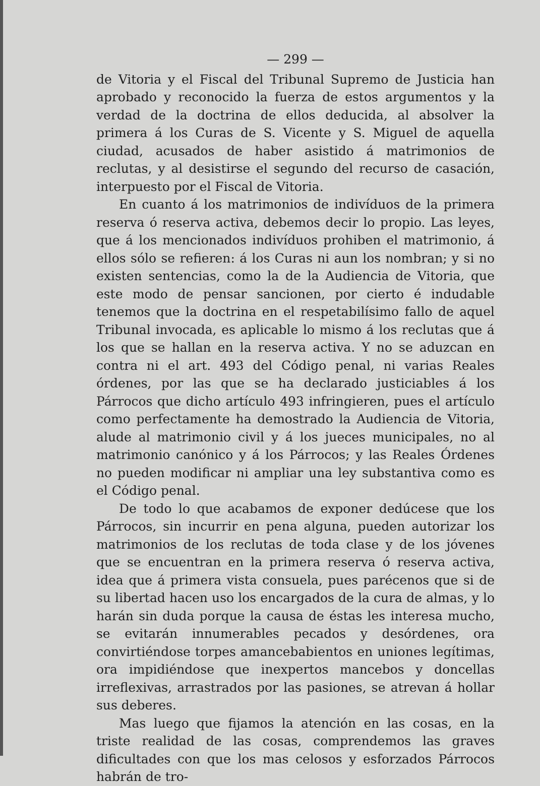— 299 —
de Vitoria y el Fiscal del Tribunal Supremo de Justicia han aprobado y reconocido la fuerza de estos argumentos y la verdad de la doctrina de ellos deducida, al absolver la primera á los Curas de S. Vicente y S. Miguel de aquella ciudad, acusados de haber asistido á matrimonios de reclutas, y al desistirse el segundo del recurso de casación, interpuesto por el Fiscal de Vitoria.
En cuanto á los matrimonios de indivíduos de la primera reserva ó reserva activa, debemos decir lo propio. Las leyes, que á los mencionados indivíduos prohiben el matrimonio, á ellos sólo se refieren: á los Curas ni aun los nombran; y si no existen sentencias, como la de la Audiencia de Vitoria, que este modo de pensar sancionen, por cierto é indudable tenemos que la doctrina en el respetabilísimo fallo de aquel Tribunal invocada, es aplicable lo mismo á los reclutas que á los que se hallan en la reserva activa. Y no se aduzcan en contra ni el art. 493 del Código penal, ni varias Reales órdenes, por las que se ha declarado justiciables á los Párrocos que dicho artículo 493 infringieren, pues el artículo como perfectamente ha demostrado la Audiencia de Vitoria, alude al matrimonio civil y á los jueces municipales, no al matrimonio canónico y á los Párrocos; y las Reales Órdenes no pueden modificar ni ampliar una ley substantiva como es el Código penal.
De todo lo que acabamos de exponer dedúcese que los Párrocos, sin incurrir en pena alguna, pueden autorizar los matrimonios de los reclutas de toda clase y de los jóvenes que se encuentran en la primera reserva ó reserva activa, idea que á primera vista consuela, pues parécenos que si de su libertad hacen uso los encargados de la cura de almas, y lo harán sin duda porque la causa de éstas les interesa mucho, se evitarán innumerables pecados y desórdenes, ora convirtiéndose torpes amancebabientos en uniones legítimas, ora impidiéndose que inexpertos mancebos y doncellas irreflexivas, arrastrados por las pasiones, se atrevan á hollar sus deberes.
Mas luego que fijamos la atención en las cosas, en la triste realidad de las cosas, comprendemos las graves dificultades con que los mas celosos y esforzados Párrocos habrán de tro-